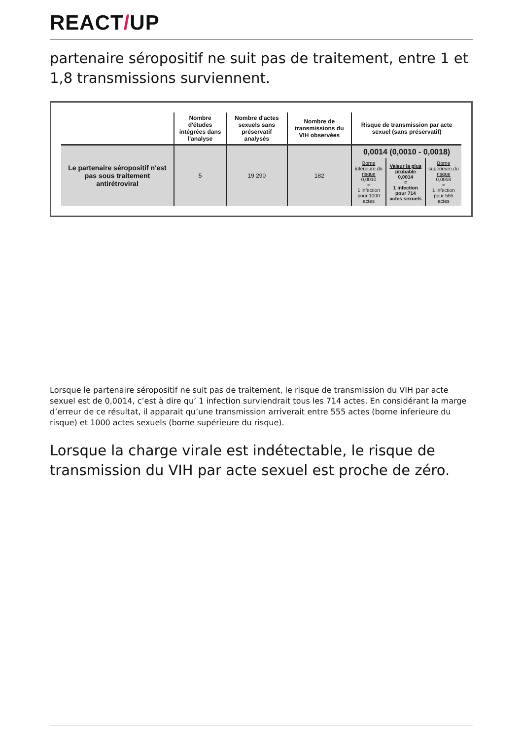REACT/UP
partenaire séropositif ne suit pas de traitement, entre 1 et 1,8 transmissions surviennent.
| | Nombre d'études intégrées dans l'analyse | Nombre d'actes sexuels sans préservatif analysés | Nombre de transmissions du VIH observées | Risque de transmission par acte sexuel (sans préservatif) | | |
| --- | --- | --- | --- | --- | --- | --- |
| Le partenaire séropositif n'est pas sous traitement antirétroviral | 5 | 19 290 | 182 | 0,0014 (0,0010 - 0,0018) | | |
| | | | | Borne inférieure du risque 0,0010 = 1 infection pour 1000 actes | Valeur la plus probable 0,0014 = 1 infection pour 714 actes sexuels | Borne supérieure du risque 0,0018 = 1 infection pour 555 actes |
Lorsque le partenaire séropositif ne suit pas de traitement, le risque de transmission du VIH par acte sexuel est de 0,0014, c’est à dire qu’ 1 infection surviendrait tous les 714 actes. En considérant la marge d’erreur de ce résultat, il apparait qu’une transmission arriverait entre 555 actes (borne inferieure du risque) et 1000 actes sexuels (borne supérieure du risque).
Lorsque la charge virale est indétectable, le risque de transmission du VIH par acte sexuel est proche de zéro.